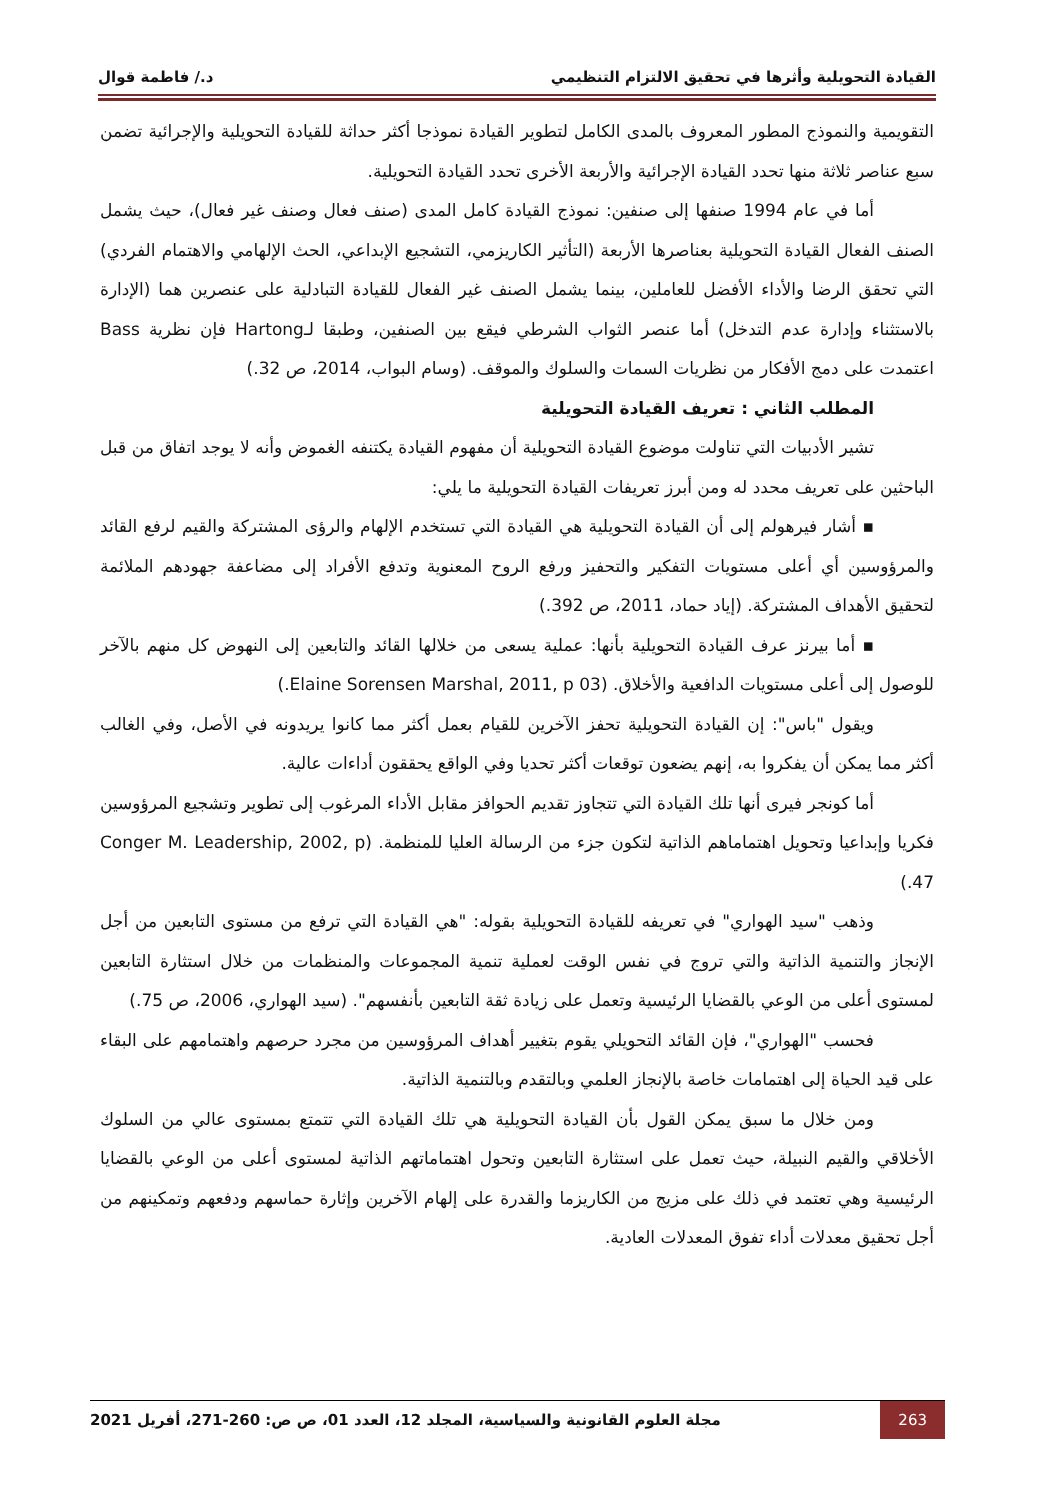القيادة التحويلية وأثرها في تحقيق الالتزام التنظيمي د./ فاطمة قوال
التقويمية والنموذج المطور المعروف بالمدى الكامل لتطوير القيادة نموذجا أكثر حداثة للقيادة التحويلية والإجرائية تضمن سبع عناصر ثلاثة منها تحدد القيادة الإجرائية والأربعة الأخرى تحدد القيادة التحويلية.
أما في عام 1994 صنفها إلى صنفين: نموذج القيادة كامل المدى (صنف فعال وصنف غير فعال)، حيث يشمل الصنف الفعال القيادة التحويلية بعناصرها الأربعة (التأثير الكاريزمي، التشجيع الإبداعي، الحث الإلهامي والاهتمام الفردي) التي تحقق الرضا والأداء الأفضل للعاملين، بينما يشمل الصنف غير الفعال للقيادة التبادلية على عنصرين هما (الإدارة بالاستثناء وإدارة عدم التدخل) أما عنصر الثواب الشرطي فيقع بين الصنفين، وطبقا لـHartong فإن نظرية Bass اعتمدت على دمج الأفكار من نظريات السمات والسلوك والموقف. (وسام البواب، 2014، ص 32.)
المطلب الثاني : تعريف القيادة التحويلية
تشير الأدبيات التي تناولت موضوع القيادة التحويلية أن مفهوم القيادة يكتنفه الغموض وأنه لا يوجد اتفاق من قبل الباحثين على تعريف محدد له ومن أبرز تعريفات القيادة التحويلية ما يلي:
▪ أشار فيرهولم إلى أن القيادة التحويلية هي القيادة التي تستخدم الإلهام والرؤى المشتركة والقيم لرفع القائد والمرؤوسين أي أعلى مستويات التفكير والتحفيز ورفع الروح المعنوية وتدفع الأفراد إلى مضاعفة جهودهم الملائمة لتحقيق الأهداف المشتركة. (إياد حماد، 2011، ص 392.)
▪ أما بيرنز عرف القيادة التحويلية بأنها: عملية يسعى من خلالها القائد والتابعين إلى النهوض كل منهم بالآخر للوصول إلى أعلى مستويات الدافعية والأخلاق. (Elaine Sorensen Marshal, 2011, p 03.)
ويقول "باس": إن القيادة التحويلية تحفز الآخرين للقيام بعمل أكثر مما كانوا يريدونه في الأصل، وفي الغالب أكثر مما يمكن أن يفكروا به، إنهم يضعون توقعات أكثر تحديا وفي الواقع يحققون أداءات عالية.
أما كونجر فيرى أنها تلك القيادة التي تتجاوز تقديم الحوافز مقابل الأداء المرغوب إلى تطوير وتشجيع المرؤوسين فكريا وإبداعيا وتحويل اهتماماهم الذاتية لتكون جزء من الرسالة العليا للمنظمة. (Conger M. Leadership, 2002, p 47.)
وذهب "سيد الهواري" في تعريفه للقيادة التحويلية بقوله: "هي القيادة التي ترفع من مستوى التابعين من أجل الإنجاز والتنمية الذاتية والتي تروج في نفس الوقت لعملية تنمية المجموعات والمنظمات من خلال استثارة التابعين لمستوى أعلى من الوعي بالقضايا الرئيسية وتعمل على زيادة ثقة التابعين بأنفسهم". (سيد الهواري، 2006، ص 75.)
فحسب "الهواري"، فإن القائد التحويلي يقوم بتغيير أهداف المرؤوسين من مجرد حرصهم واهتمامهم على البقاء على قيد الحياة إلى اهتمامات خاصة بالإنجاز العلمي وبالتقدم وبالتنمية الذاتية.
ومن خلال ما سبق يمكن القول بأن القيادة التحويلية هي تلك القيادة التي تتمتع بمستوى عالي من السلوك الأخلاقي والقيم النبيلة، حيث تعمل على استثارة التابعين وتحول اهتماماتهم الذاتية لمستوى أعلى من الوعي بالقضايا الرئيسية وهي تعتمد في ذلك على مزيج من الكاريزما والقدرة على إلهام الآخرين وإثارة حماسهم ودفعهم وتمكينهم من أجل تحقيق معدلات أداء تفوق المعدلات العادية.
263 مجلة العلوم القانونية والسياسية، المجلد 12، العدد 01، ص ص: 260-271، أفريل 2021